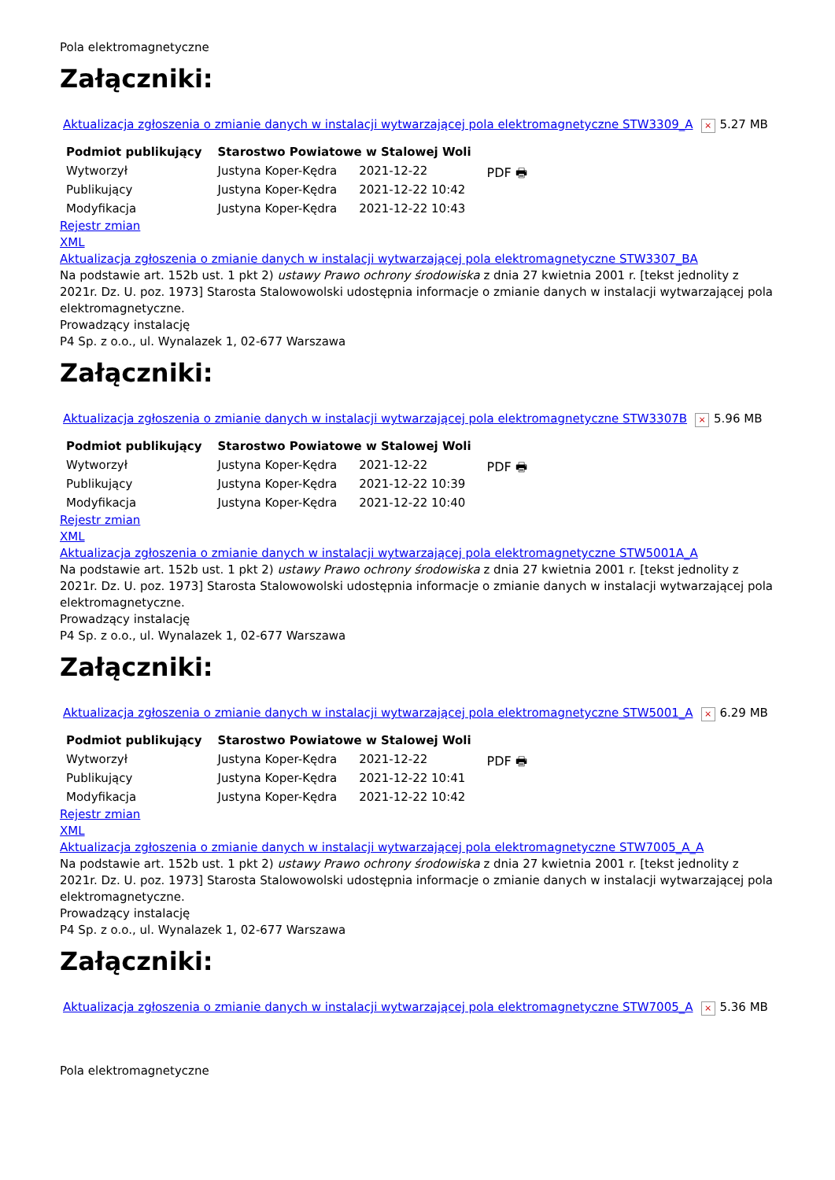Pola elektromagnetyczne
Załączniki:
Aktualizacja zgłoszenia o zmianie danych w instalacji wytwarzającej pola elektromagnetyczne STW3309_A × 5.27 MB
| Podmiot publikujący | Starostwo Powiatowe w Stalowej Woli | | |
| Wytworzył | Justyna Koper-Kędra | 2021-12-22 | PDF 🖶 |
| Publikujący | Justyna Koper-Kędra | 2021-12-22 10:42 | |
| Modyfikacja | Justyna Koper-Kędra | 2021-12-22 10:43 | |
Rejestr zmian
XML
Aktualizacja zgłoszenia o zmianie danych w instalacji wytwarzającej pola elektromagnetyczne STW3307_BA
Na podstawie art. 152b ust. 1 pkt 2) ustawy Prawo ochrony środowiska z dnia 27 kwietnia 2001 r. [tekst jednolity z 2021r. Dz. U. poz. 1973] Starosta Stalowowolski udostępnia informacje o zmianie danych w instalacji wytwarzającej pola elektromagnetyczne.
Prowadzący instalację
P4 Sp. z o.o., ul. Wynalazek 1, 02-677 Warszawa
Załączniki:
Aktualizacja zgłoszenia o zmianie danych w instalacji wytwarzającej pola elektromagnetyczne STW3307B × 5.96 MB
| Podmiot publikujący | Starostwo Powiatowe w Stalowej Woli | | |
| Wytworzył | Justyna Koper-Kędra | 2021-12-22 | PDF 🖶 |
| Publikujący | Justyna Koper-Kędra | 2021-12-22 10:39 | |
| Modyfikacja | Justyna Koper-Kędra | 2021-12-22 10:40 | |
Rejestr zmian
XML
Aktualizacja zgłoszenia o zmianie danych w instalacji wytwarzającej pola elektromagnetyczne STW5001A_A
Na podstawie art. 152b ust. 1 pkt 2) ustawy Prawo ochrony środowiska z dnia 27 kwietnia 2001 r. [tekst jednolity z 2021r. Dz. U. poz. 1973] Starosta Stalowowolski udostępnia informacje o zmianie danych w instalacji wytwarzającej pola elektromagnetyczne.
Prowadzący instalację
P4 Sp. z o.o., ul. Wynalazek 1, 02-677 Warszawa
Załączniki:
Aktualizacja zgłoszenia o zmianie danych w instalacji wytwarzającej pola elektromagnetyczne STW5001_A × 6.29 MB
| Podmiot publikujący | Starostwo Powiatowe w Stalowej Woli | | |
| Wytworzył | Justyna Koper-Kędra | 2021-12-22 | PDF 🖶 |
| Publikujący | Justyna Koper-Kędra | 2021-12-22 10:41 | |
| Modyfikacja | Justyna Koper-Kędra | 2021-12-22 10:42 | |
Rejestr zmian
XML
Aktualizacja zgłoszenia o zmianie danych w instalacji wytwarzającej pola elektromagnetyczne STW7005_A_A
Na podstawie art. 152b ust. 1 pkt 2) ustawy Prawo ochrony środowiska z dnia 27 kwietnia 2001 r. [tekst jednolity z 2021r. Dz. U. poz. 1973] Starosta Stalowowolski udostępnia informacje o zmianie danych w instalacji wytwarzającej pola elektromagnetyczne.
Prowadzący instalację
P4 Sp. z o.o., ul. Wynalazek 1, 02-677 Warszawa
Załączniki:
Aktualizacja zgłoszenia o zmianie danych w instalacji wytwarzającej pola elektromagnetyczne STW7005_A × 5.36 MB
Pola elektromagnetyczne